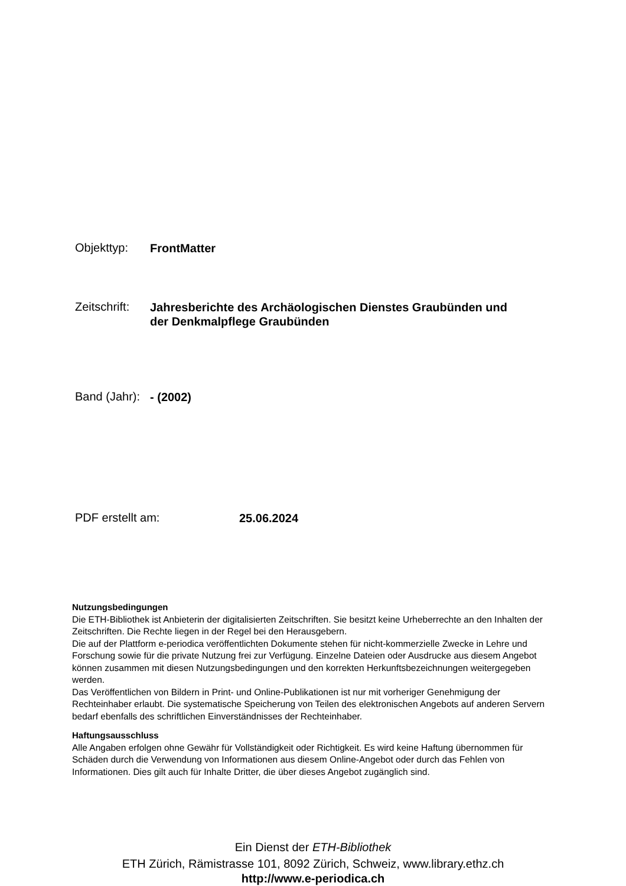Objekttyp: FrontMatter
Zeitschrift: Jahresberichte des Archäologischen Dienstes Graubünden und
der Denkmalpflege Graubünden
Band (Jahr): - (2002)
PDF erstellt am: 25.06.2024
Nutzungsbedingungen
Die ETH-Bibliothek ist Anbieterin der digitalisierten Zeitschriften. Sie besitzt keine Urheberrechte an den Inhalten der Zeitschriften. Die Rechte liegen in der Regel bei den Herausgebern.
Die auf der Plattform e-periodica veröffentlichten Dokumente stehen für nicht-kommerzielle Zwecke in Lehre und Forschung sowie für die private Nutzung frei zur Verfügung. Einzelne Dateien oder Ausdrucke aus diesem Angebot können zusammen mit diesen Nutzungsbedingungen und den korrekten Herkunftsbezeichnungen weitergegeben werden.
Das Veröffentlichen von Bildern in Print- und Online-Publikationen ist nur mit vorheriger Genehmigung der Rechteinhaber erlaubt. Die systematische Speicherung von Teilen des elektronischen Angebots auf anderen Servern bedarf ebenfalls des schriftlichen Einverständnisses der Rechteinhaber.
Haftungsausschluss
Alle Angaben erfolgen ohne Gewähr für Vollständigkeit oder Richtigkeit. Es wird keine Haftung übernommen für Schäden durch die Verwendung von Informationen aus diesem Online-Angebot oder durch das Fehlen von Informationen. Dies gilt auch für Inhalte Dritter, die über dieses Angebot zugänglich sind.
Ein Dienst der ETH-Bibliothek
ETH Zürich, Rämistrasse 101, 8092 Zürich, Schweiz, www.library.ethz.ch
http://www.e-periodica.ch